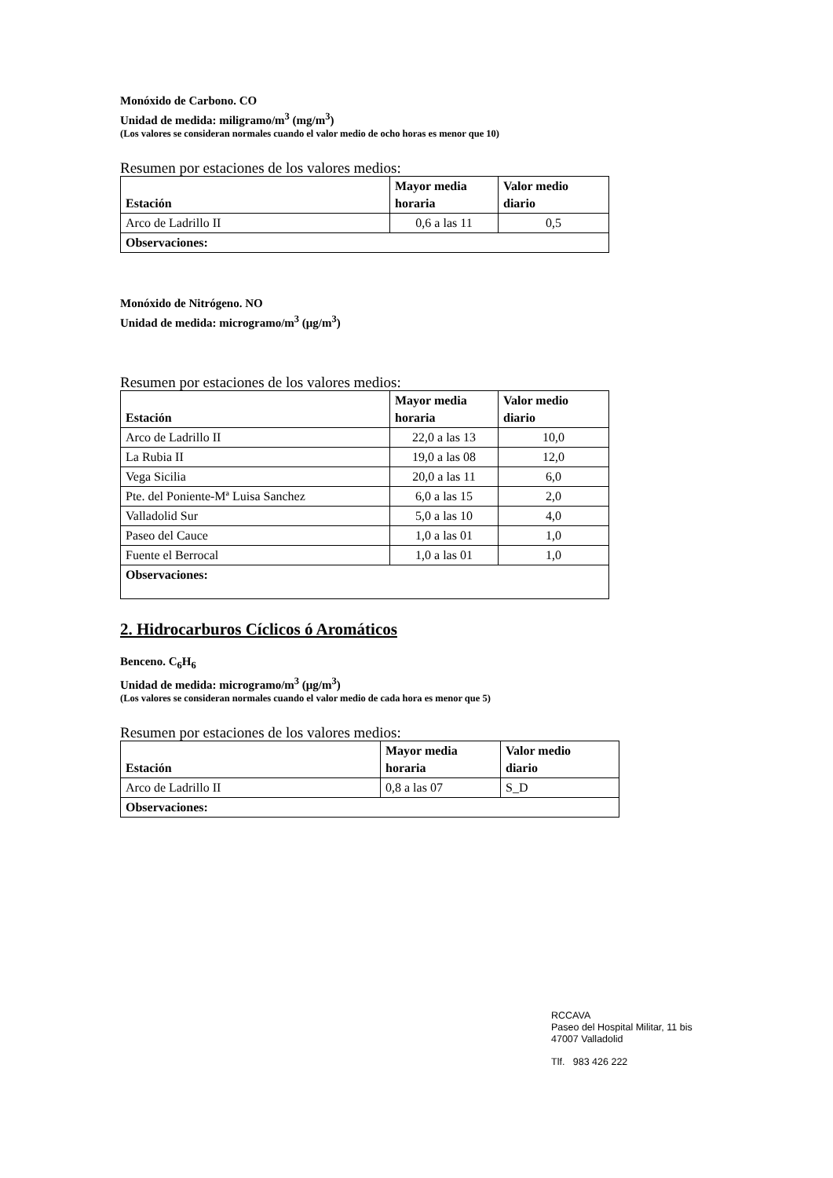Monóxido de Carbono. CO
Unidad de medida: miligramo/m<sup>3</sup> (mg/m<sup>3</sup>)
(Los valores se consideran normales cuando el valor medio de ocho horas es menor que 10)
Resumen por estaciones de los valores medios:
| Estación | Mayor media horaria | Valor medio diario |
| --- | --- | --- |
| Arco de Ladrillo II | 0,6 a las 11 | 0,5 |
| Observaciones: | | |
Monóxido de Nitrógeno. NO
Unidad de medida: microgramo/m<sup>3</sup> (μg/m<sup>3</sup>)
Resumen por estaciones de los valores medios:
| Estación | Mayor media horaria | Valor medio diario |
| --- | --- | --- |
| Arco de Ladrillo II | 22,0 a las 13 | 10,0 |
| La Rubia II | 19,0 a las 08 | 12,0 |
| Vega Sicilia | 20,0 a las 11 | 6,0 |
| Pte. del Poniente-Mª Luisa Sanchez | 6,0 a las 15 | 2,0 |
| Valladolid Sur | 5,0 a las 10 | 4,0 |
| Paseo del Cauce | 1,0 a las 01 | 1,0 |
| Fuente el Berrocal | 1,0 a las 01 | 1,0 |
| Observaciones: | | |
2. Hidrocarburos Cíclicos ó Aromáticos
Benceno. C<sub>6</sub>H<sub>6</sub>
Unidad de medida: microgramo/m<sup>3</sup> (μg/m<sup>3</sup>)
(Los valores se consideran normales cuando el valor medio de cada hora es menor que 5)
Resumen por estaciones de los valores medios:
| Estación | Mayor media horaria | Valor medio diario |
| --- | --- | --- |
| Arco de Ladrillo II | 0,8 a las 07 | S_D |
| Observaciones: | | |
RCCAVA
Paseo del Hospital Militar, 11 bis
47007 Valladolid
Tlf. 983 426 222